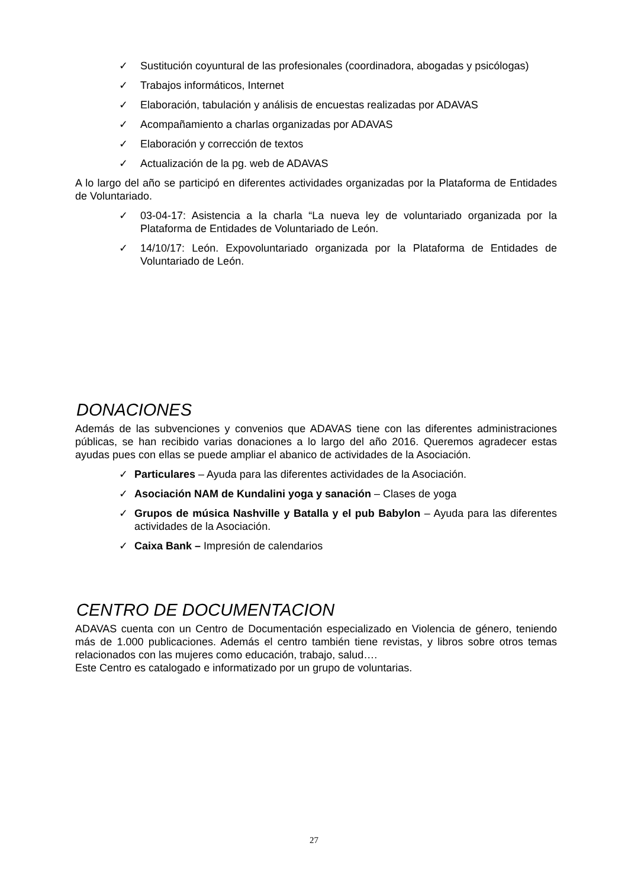✓ Sustitución coyuntural de las profesionales (coordinadora, abogadas y psicólogas)
✓ Trabajos informáticos, Internet
✓ Elaboración, tabulación y análisis de encuestas realizadas por ADAVAS
✓ Acompañamiento a charlas organizadas por ADAVAS
✓ Elaboración y corrección de textos
✓ Actualización de la pg. web de ADAVAS
A lo largo del año se participó en diferentes actividades organizadas por la Plataforma de Entidades de Voluntariado.
✓ 03-04-17: Asistencia a la charla “La nueva ley de voluntariado organizada por la Plataforma de Entidades de Voluntariado de León.
✓ 14/10/17: León. Expovoluntariado organizada por la Plataforma de Entidades de Voluntariado de León.
DONACIONES
Además de las subvenciones y convenios que ADAVAS tiene con las diferentes administraciones públicas, se han recibido varias donaciones a lo largo del año 2016. Queremos agradecer estas ayudas pues con ellas se puede ampliar el abanico de actividades de la Asociación.
✓ Particulares – Ayuda para las diferentes actividades de la Asociación.
✓ Asociación NAM de Kundalini yoga y sanación – Clases de yoga
✓ Grupos de música Nashville y Batalla y el pub Babylon – Ayuda para las diferentes actividades de la Asociación.
✓ Caixa Bank – Impresión de calendarios
CENTRO DE DOCUMENTACION
ADAVAS cuenta con un Centro de Documentación especializado en Violencia de género, teniendo más de 1.000 publicaciones. Además el centro también tiene revistas, y libros sobre otros temas relacionados con las mujeres como educación, trabajo, salud….
Este Centro es catalogado e informatizado por un grupo de voluntarias.
27